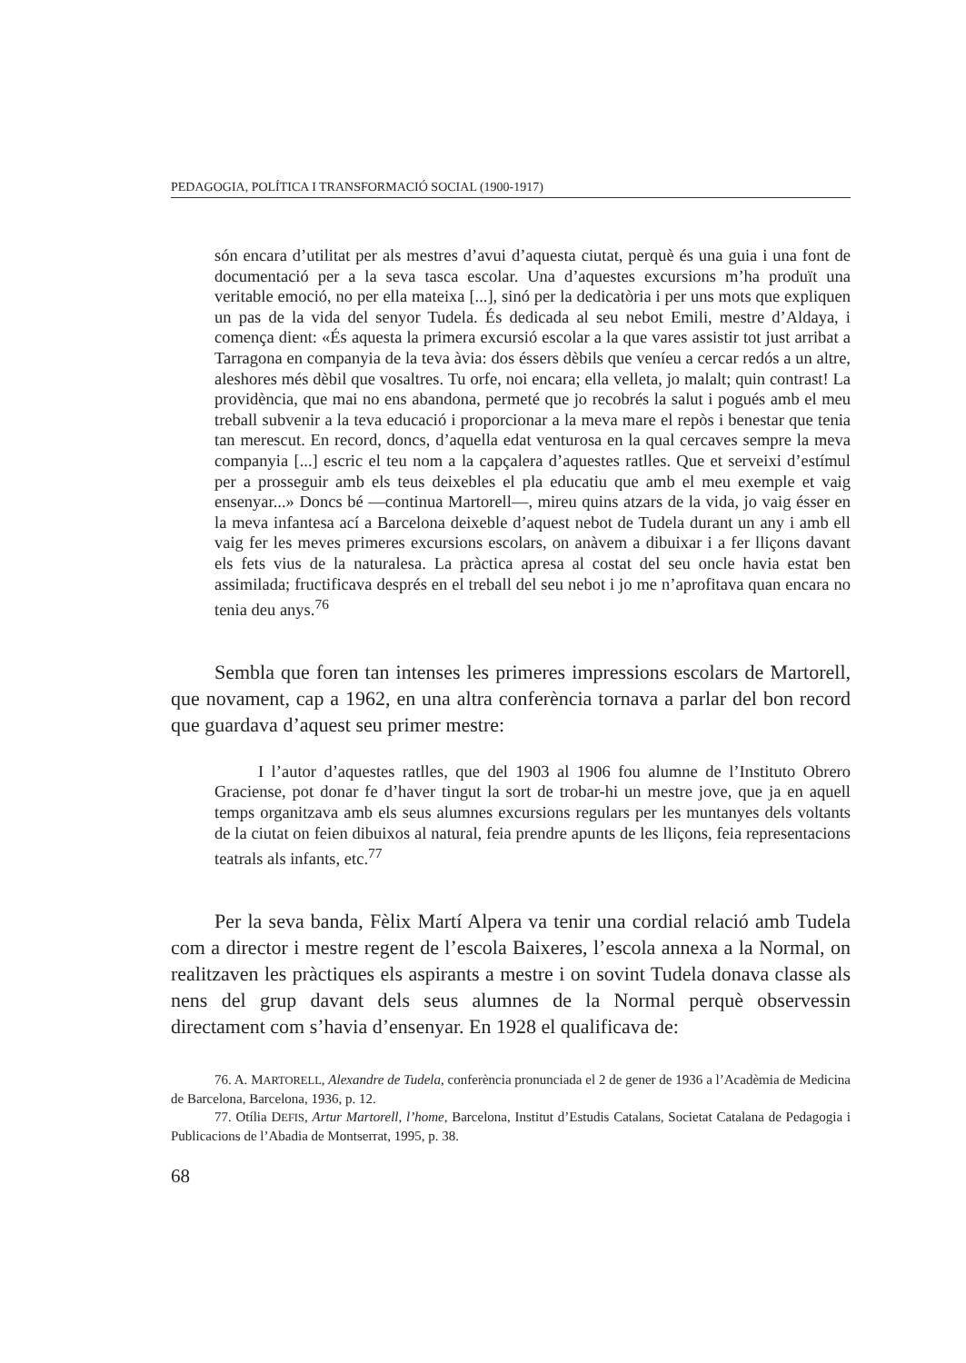PEDAGOGIA, POLÍTICA I TRANSFORMACIÓ SOCIAL (1900-1917)
són encara d’utilitat per als mestres d’avui d’aquesta ciutat, perquè és una guia i una font de documentació per a la seva tasca escolar. Una d’aquestes excursions m’ha produït una veritable emoció, no per ella mateixa [...], sinó per la dedicatòria i per uns mots que expliquen un pas de la vida del senyor Tudela. És dedicada al seu nebot Emili, mestre d’Aldaya, i comença dient: «És aquesta la primera excursió escolar a la que vares assistir tot just arribat a Tarragona en companyia de la teva àvia: dos éssers dèbils que veníeu a cercar redós a un altre, aleshores més dèbil que vosaltres. Tu orfe, noi encara; ella velleta, jo malalt; quin contrast! La providència, que mai no ens abandona, permeté que jo recobrés la salut i pogués amb el meu treball subvenir a la teva educació i proporcionar a la meva mare el repòs i benestar que tenia tan merescut. En record, doncs, d’aquella edat venturosa en la qual cercaves sempre la meva companyia [...] escric el teu nom a la capçalera d’aquestes ratlles. Que et serveixi d’estímul per a prosseguir amb els teus deixebles el pla educatiu que amb el meu exemple et vaig ensenyar...» Doncs bé —continua Martorell—, mireu quins atzars de la vida, jo vaig ésser en la meva infantesa ací a Barcelona deixeble d’aquest nebot de Tudela durant un any i amb ell vaig fer les meves primeres excursions escolars, on anàvem a dibuixar i a fer lliçons davant els fets vius de la naturalesa. La pràctica apresa al costat del seu oncle havia estat ben assimilada; fructificava després en el treball del seu nebot i jo me n’aprofitava quan encara no tenia deu anys.<sup>76</sup>
Sembla que foren tan intenses les primeres impressions escolars de Martorell, que novament, cap a 1962, en una altra conferència tornava a parlar del bon record que guardava d’aquest seu primer mestre:
I l’autor d’aquestes ratlles, que del 1903 al 1906 fou alumne de l’Instituto Obrero Graciense, pot donar fe d’haver tingut la sort de trobar-hi un mestre jove, que ja en aquell temps organitzava amb els seus alumnes excursions regulars per les muntanyes dels voltants de la ciutat on feien dibuixos al natural, feia prendre apunts de les lliçons, feia representacions teatrals als infants, etc.<sup>77</sup>
Per la seva banda, Fèlix Martí Alpera va tenir una cordial relació amb Tudela com a director i mestre regent de l’escola Baixeres, l’escola annexa a la Normal, on realitzaven les pràctiques els aspirants a mestre i on sovint Tudela donava classe als nens del grup davant dels seus alumnes de la Normal perquè observessin directament com s’havia d’ensenyar. En 1928 el qualificava de:
76. A. MARTORELL, Alexandre de Tudela, conferència pronunciada el 2 de gener de 1936 a l’Acadèmia de Medicina de Barcelona, Barcelona, 1936, p. 12.
77. Otília DEFIS, Artur Martorell, l’home, Barcelona, Institut d’Estudis Catalans, Societat Catalana de Pedagogia i Publicacions de l’Abadia de Montserrat, 1995, p. 38.
68